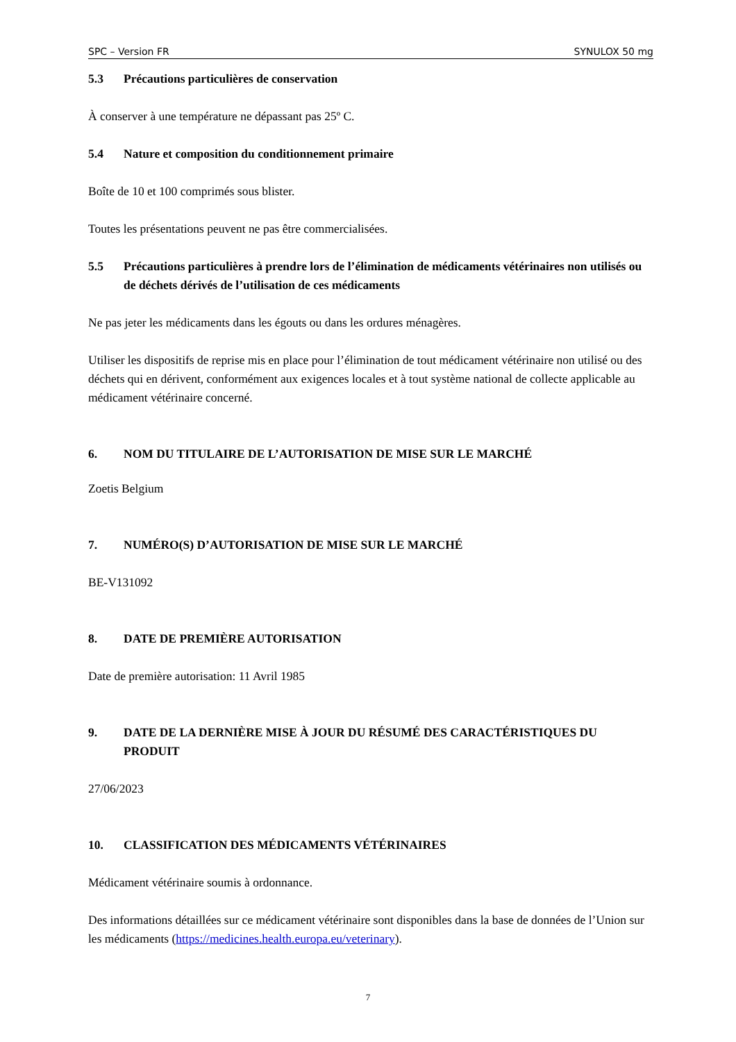SPC – Version FR SYNULOX 50 mg
5.3 Précautions particulières de conservation
À conserver à une température ne dépassant pas 25º C.
5.4 Nature et composition du conditionnement primaire
Boîte de 10 et 100 comprimés sous blister.
Toutes les présentations peuvent ne pas être commercialisées.
5.5 Précautions particulières à prendre lors de l’élimination de médicaments vétérinaires non utilisés ou de déchets dérivés de l’utilisation de ces médicaments
Ne pas jeter les médicaments dans les égouts ou dans les ordures ménagères.
Utiliser les dispositifs de reprise mis en place pour l’élimination de tout médicament vétérinaire non utilisé ou des déchets qui en dérivent, conformément aux exigences locales et à tout système national de collecte applicable au médicament vétérinaire concerné.
6. NOM DU TITULAIRE DE L’AUTORISATION DE MISE SUR LE MARCHÉ
Zoetis Belgium
7. NUMÉRO(S) D’AUTORISATION DE MISE SUR LE MARCHÉ
BE-V131092
8. DATE DE PREMIÈRE AUTORISATION
Date de première autorisation: 11 Avril 1985
9. DATE DE LA DERNIÈRE MISE À JOUR DU RÉSUMÉ DES CARACTÉRISTIQUES DU PRODUIT
27/06/2023
10. CLASSIFICATION DES MÉDICAMENTS VÉTÉRINAIRES
Médicament vétérinaire soumis à ordonnance.
Des informations détaillées sur ce médicament vétérinaire sont disponibles dans la base de données de l’Union sur les médicaments (https://medicines.health.europa.eu/veterinary).
7